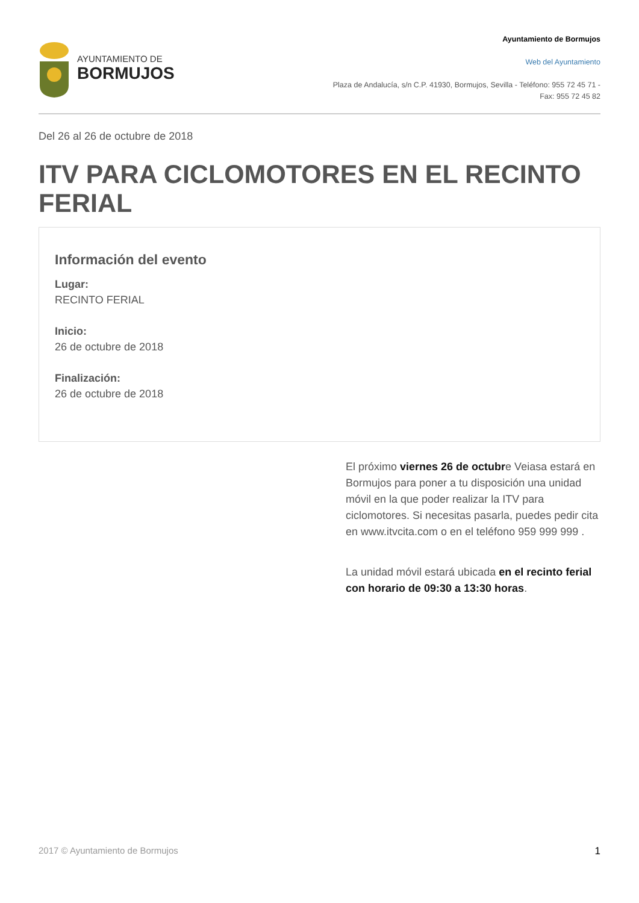AYUNTAMIENTO DE
BORMUJOS
Ayuntamiento de Bormujos
Web del Ayuntamiento
Plaza de Andalucía, s/n C.P. 41930, Bormujos, Sevilla - Teléfono: 955 72 45 71 - Fax: 955 72 45 82
Del 26 al 26 de octubre de 2018
ITV PARA CICLOMOTORES EN EL RECINTO FERIAL
Información del evento
Lugar:
RECINTO FERIAL
Inicio:
26 de octubre de 2018
Finalización:
26 de octubre de 2018
El próximo viernes 26 de octubre Veiasa estará en Bormujos para poner a tu disposición una unidad móvil en la que poder realizar la ITV para ciclomotores. Si necesitas pasarla, puedes pedir cita en www.itvcita.com o en el teléfono 959 999 999 .
La unidad móvil estará ubicada en el recinto ferial con horario de 09:30 a 13:30 horas.
2017 © Ayuntamiento de Bormujos 1